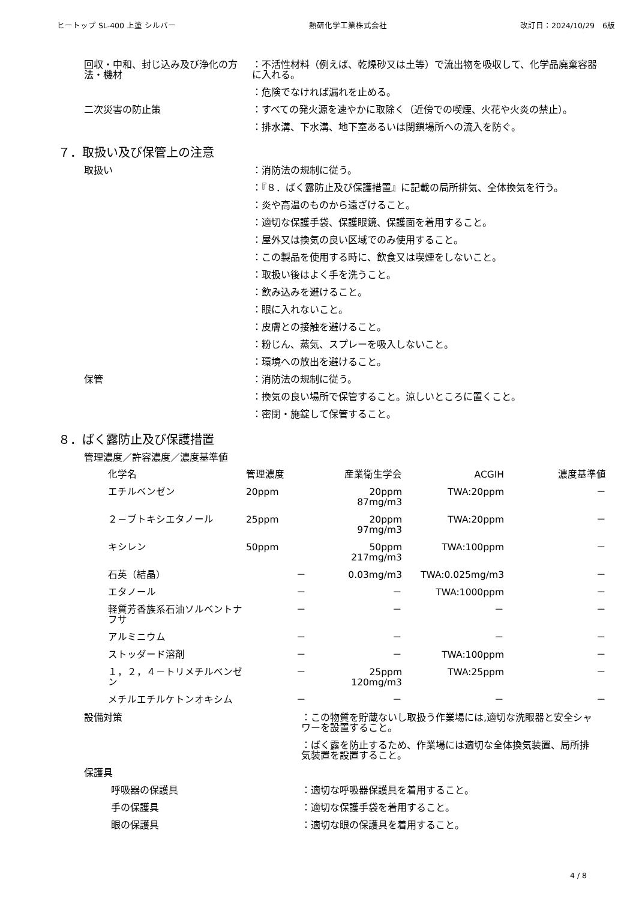ヒートップ SL-400 上塗 シルバー 熱研化学工業株式会社 改訂日：2024/10/29　6版
回収・中和、封じ込み及び浄化の方法・機材
：不活性材料（例えば、乾燥砂又は土等）で流出物を吸収して、化学品廃棄容器に入れる。
：危険でなければ漏れを止める。
二次災害の防止策 ：すべての発火源を速やかに取除く（近傍での喫煙、火花や火炎の禁止）。
：排水溝、下水溝、地下室あるいは閉鎖場所への流入を防ぐ。
７．取扱い及び保管上の注意
取扱い ：消防法の規制に従う。
：『８．ばく露防止及び保護措置』に記載の局所排気、全体換気を行う。
：炎や高温のものから遠ざけること。
：適切な保護手袋、保護眼鏡、保護面を着用すること。
：屋外又は換気の良い区域でのみ使用すること。
：この製品を使用する時に、飲食又は喫煙をしないこと。
：取扱い後はよく手を洗うこと。
：飲み込みを避けること。
：眼に入れないこと。
：皮膚との接触を避けること。
：粉じん、蒸気、スプレーを吸入しないこと。
：環境への放出を避けること。
保管 ：消防法の規制に従う。
：換気の良い場所で保管すること。涼しいところに置くこと。
：密閉・施錠して保管すること。
８．ばく露防止及び保護措置
管理濃度／許容濃度／濃度基準値
| 化学名 | 管理濃度 | 産業衛生学会 | ACGIH | 濃度基準値 |
| --- | --- | --- | --- | --- |
| エチルベンゼン | 20ppm | 20ppm 87mg/m3 | TWA:20ppm | － |
| ２－ブトキシエタノール | 25ppm | 20ppm 97mg/m3 | TWA:20ppm | － |
| キシレン | 50ppm | 50ppm 217mg/m3 | TWA:100ppm | － |
| 石英（結晶） | － | 0.03mg/m3 | TWA:0.025mg/m3 | － |
| エタノール | － | － | TWA:1000ppm | － |
| 軽質芳香族系石油ソルベントナフサ | － | － | － | － |
| アルミニウム | － | － | － | － |
| ストッダード溶剤 | － | － | TWA:100ppm | － |
| １，２，４－トリメチルベンゼン | － | 25ppm 120mg/m3 | TWA:25ppm | － |
| メチルエチルケトンオキシム | － | － | － | － |
設備対策 ：この物質を貯蔵ないし取扱う作業場には,適切な洗眼器と安全シャワーを設置すること。
：ばく露を防止するため、作業場には適切な全体換気装置、局所排気装置を設置すること。
保護具
呼吸器の保護具 ：適切な呼吸器保護具を着用すること。
手の保護具 ：適切な保護手袋を着用すること。
眼の保護具 ：適切な眼の保護具を着用すること。
4 / 8